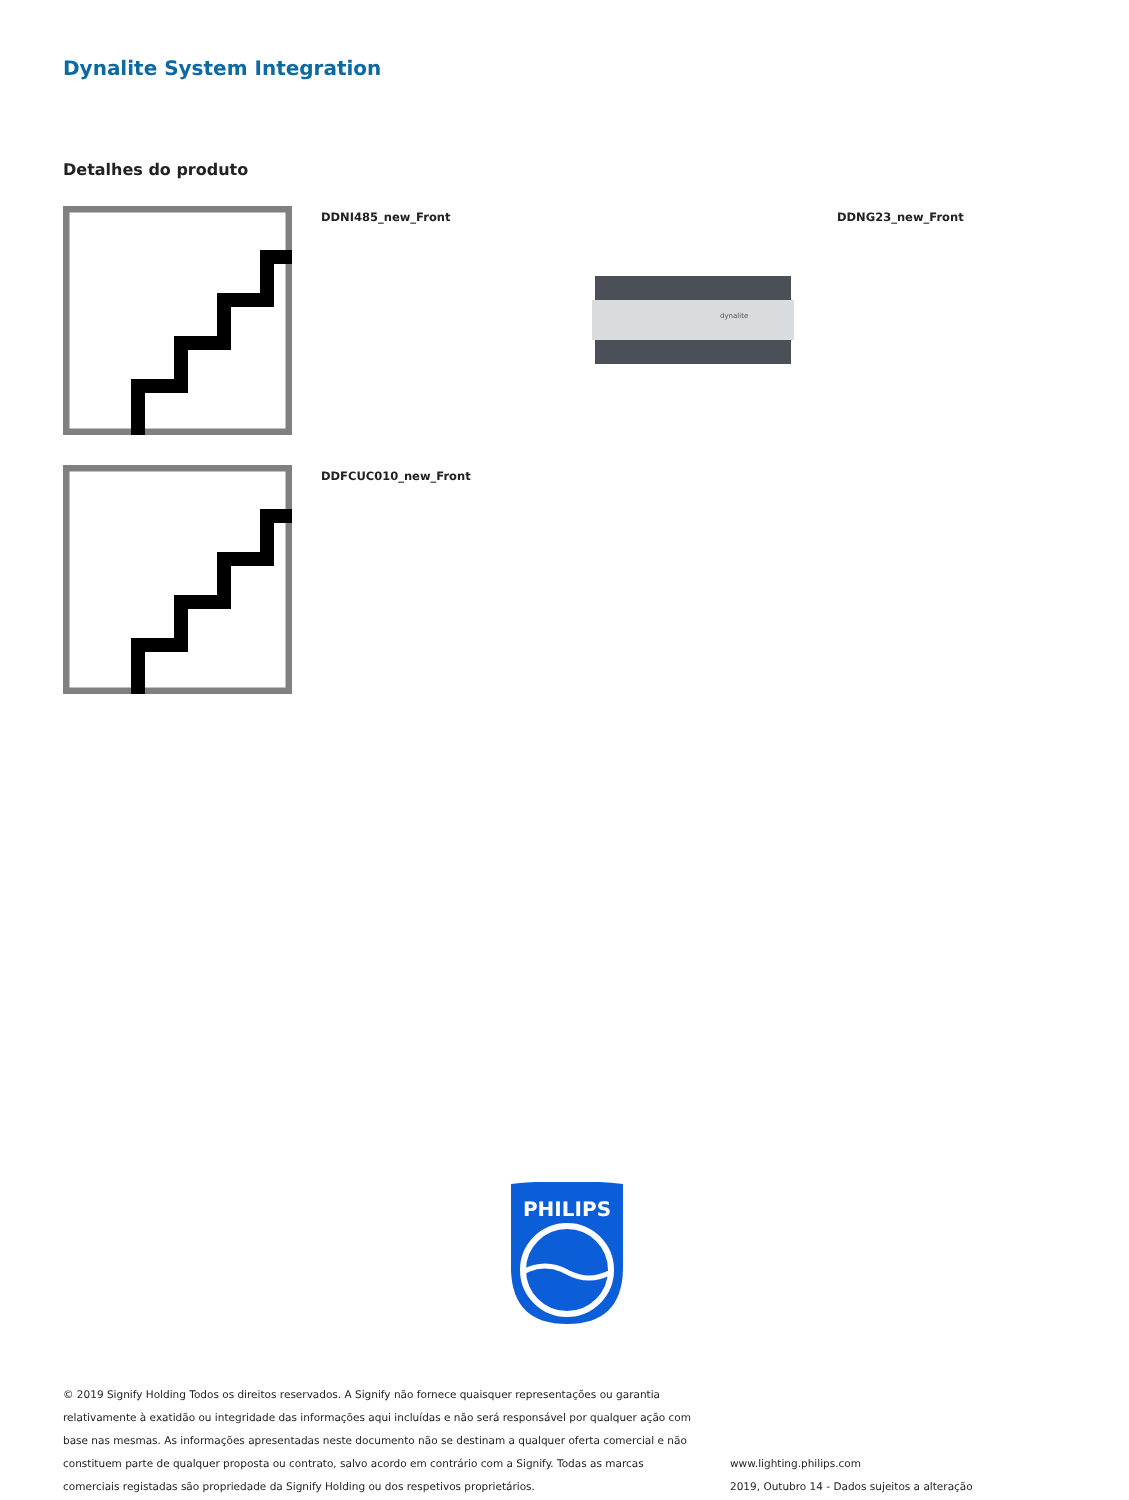Dynalite System Integration
Detalhes do produto
DDNI485_new_Front
dynalite
DDNG23_new_Front
DDFCUC010_new_Front
PHILIPS
© 2019 Signify Holding Todos os direitos reservados. A Signify não fornece quaisquer representações ou garantia relativamente à exatidão ou integridade das informações aqui incluídas e não será responsável por qualquer ação com base nas mesmas. As informações apresentadas neste documento não se destinam a qualquer oferta comercial e não constituem parte de qualquer proposta ou contrato, salvo acordo em contrário com a Signify. Todas as marcas comerciais registadas são propriedade da Signify Holding ou dos respetivos proprietários.
www.lighting.philips.com
2019, Outubro 14 - Dados sujeitos a alteração